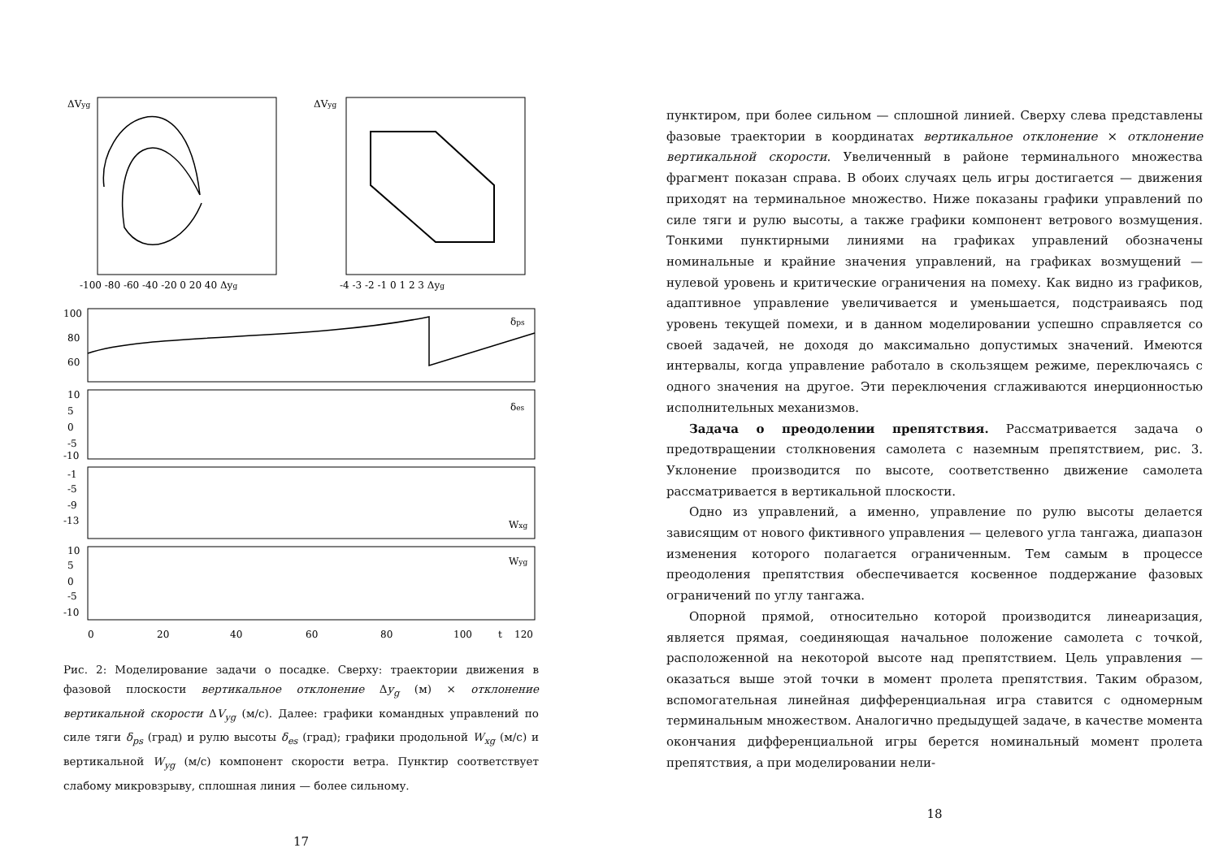ΔVyg
-100 -80 -60 -40 -20 0 20 40 Δyg
ΔVyg
-4 -3 -2 -1 0 1 2 3 Δyg
δps
δes
Wxg
Wyg
100
80
60
10
5
0
-5
-10
-1
-5
-9
-13
10
5
0
-5
-10
0
20
40
60
80
100
t
120
Рис. 2: Моделирование задачи о посадке. Сверху: траектории движения в фазовой плоскости вертикальное отклонение Δy<sub>g</sub> (м) × отклонение вертикальной скорости ΔV<sub>yg</sub> (м/с). Далее: графики командных управлений по силе тяги δ<sub>ps</sub> (град) и рулю высоты δ<sub>es</sub> (град); графики продольной W<sub>xg</sub> (м/с) и вертикальной W<sub>yg</sub> (м/с) компонент скорости ветра. Пунктир соответствует слабому микровзрыву, сплошная линия — более сильному.
17
пунктиром, при более сильном — сплошной линией. Сверху слева представлены фазовые траектории в координатах вертикальное отклонение × отклонение вертикальной скорости. Увеличенный в районе терминального множества фрагмент показан справа. В обоих случаях цель игры достигается — движения приходят на терминальное множество. Ниже показаны графики управлений по силе тяги и рулю высоты, а также графики компонент ветрового возмущения. Тонкими пунктирными линиями на графиках управлений обозначены номинальные и крайние значения управлений, на графиках возмущений — нулевой уровень и критические ограничения на помеху. Как видно из графиков, адаптивное управление увеличивается и уменьшается, подстраиваясь под уровень текущей помехи, и в данном моделировании успешно справляется со своей задачей, не доходя до максимально допустимых значений. Имеются интервалы, когда управление работало в скользящем режиме, переключаясь с одного значения на другое. Эти переключения сглаживаются инерционностью исполнительных механизмов.
Задача о преодолении препятствия. Рассматривается задача о предотвращении столкновения самолета с наземным препятствием, рис. 3. Уклонение производится по высоте, соответственно движение самолета рассматривается в вертикальной плоскости.
Одно из управлений, а именно, управление по рулю высоты делается зависящим от нового фиктивного управления — целевого угла тангажа, диапазон изменения которого полагается ограниченным. Тем самым в процессе преодоления препятствия обеспечивается косвенное поддержание фазовых ограничений по углу тангажа.
Опорной прямой, относительно которой производится линеаризация, является прямая, соединяющая начальное положение самолета с точкой, расположенной на некоторой высоте над препятствием. Цель управления — оказаться выше этой точки в момент пролета препятствия. Таким образом, вспомогательная линейная дифференциальная игра ставится с одномерным терминальным множеством. Аналогично предыдущей задаче, в качестве момента окончания дифференциальной игры берется номинальный момент пролета препятствия, а при моделировании нели-
18